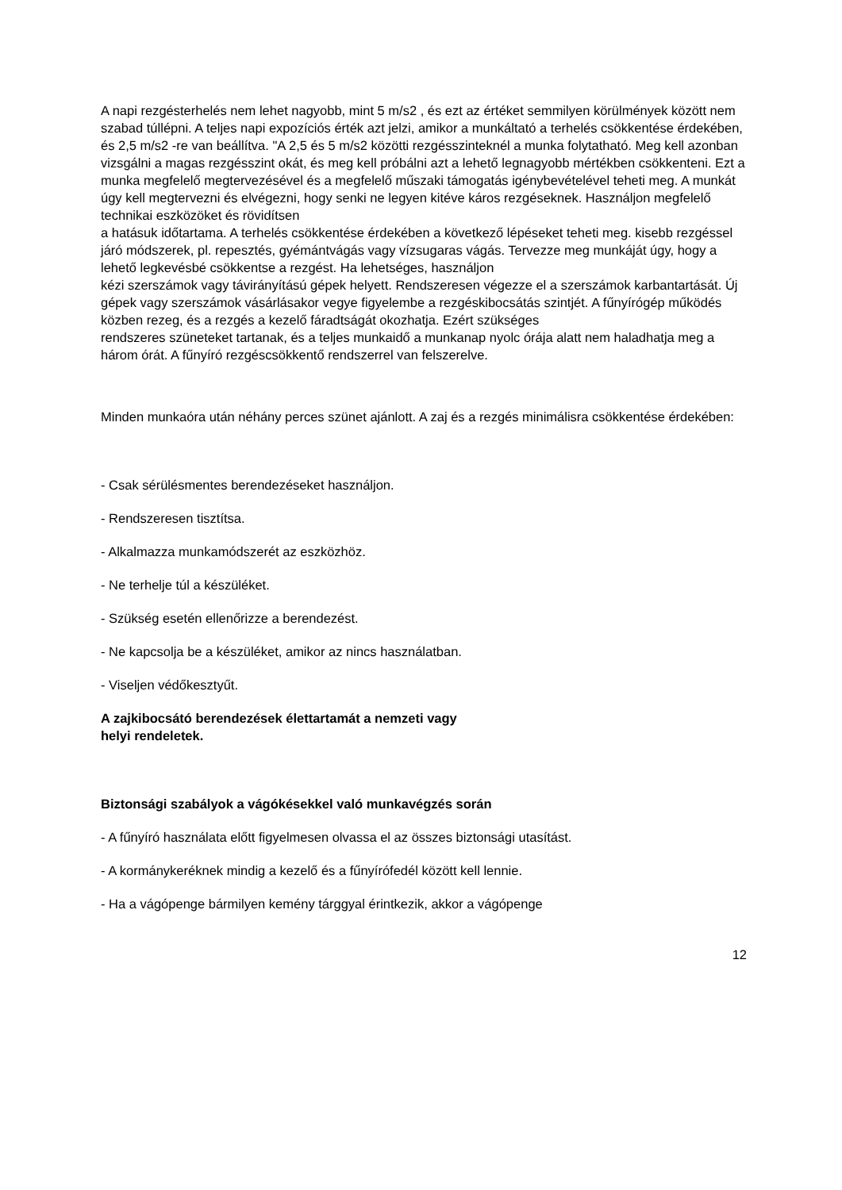A napi rezgésterhelés nem lehet nagyobb, mint 5 m/s2 , és ezt az értéket semmilyen körülmények között nem szabad túllépni. A teljes napi expozíciós érték azt jelzi, amikor a munkáltató a terhelés csökkentése érdekében, és 2,5 m/s2 -re van beállítva. "A 2,5 és 5 m/s2 közötti rezgésszinteknél a munka folytatható. Meg kell azonban vizsgálni a magas rezgésszint okát, és meg kell próbálni azt a lehető legnagyobb mértékben csökkenteni. Ezt a munka megfelelő megtervezésével és a megfelelő műszaki támogatás igénybevételével teheti meg. A munkát úgy kell megtervezni és elvégezni, hogy senki ne legyen kitéve káros rezgéseknek. Használjon megfelelő technikai eszközöket és rövidítsen
a hatásuk időtartama. A terhelés csökkentése érdekében a következő lépéseket teheti meg. kisebb rezgéssel járó módszerek, pl. repesztés, gyémántvágás vagy vízsugaras vágás. Tervezze meg munkáját úgy, hogy a lehető legkevésbé csökkentse a rezgést. Ha lehetséges, használjon
kézi szerszámok vagy távirányítású gépek helyett. Rendszeresen végezze el a szerszámok karbantartását. Új gépek vagy szerszámok vásárlásakor vegye figyelembe a rezgéskibocsátás szintjét. A fűnyírógép működés közben rezeg, és a rezgés a kezelő fáradtságát okozhatja. Ezért szükséges
rendszeres szüneteket tartanak, és a teljes munkaidő a munkanap nyolc órája alatt nem haladhatja meg a három órát. A fűnyíró rezgéscsökkentő rendszerrel van felszerelve.
Minden munkaóra után néhány perces szünet ajánlott. A zaj és a rezgés minimálisra csökkentése érdekében:
- Csak sérülésmentes berendezéseket használjon.
- Rendszeresen tisztítsa.
- Alkalmazza munkamódszerét az eszközhöz.
- Ne terhelje túl a készüléket.
- Szükség esetén ellenőrizze a berendezést.
- Ne kapcsolja be a készüléket, amikor az nincs használatban.
- Viseljen védőkesztyűt.
A zajkibocsátó berendezések élettartamát a nemzeti vagy
helyi rendeletek.
Biztonsági szabályok a vágókésekkel való munkavégzés során
- A fűnyíró használata előtt figyelmesen olvassa el az összes biztonsági utasítást.
- A kormánykeréknek mindig a kezelő és a fűnyírófedél között kell lennie.
- Ha a vágópenge bármilyen kemény tárggyal érintkezik, akkor a vágópenge
12